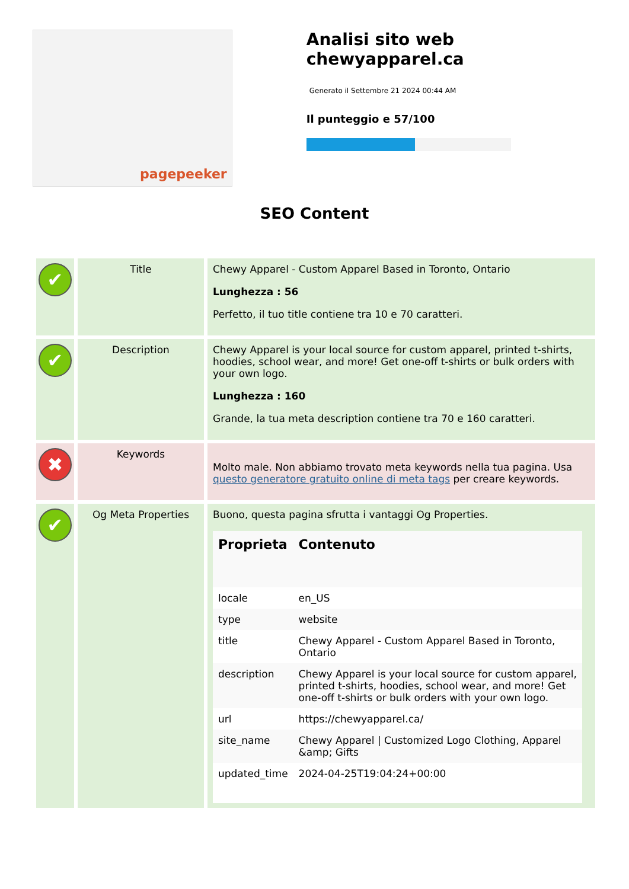pagepeeker
Analisi sito web chewyapparel.ca
Generato il Settembre 21 2024 00:44 AM
Il punteggio e 57/100
SEO Content
| ✔ | Title | Chewy Apparel - Custom Apparel Based in Toronto, Ontario Lunghezza : 56 Perfetto, il tuo title contiene tra 10 e 70 caratteri. |
| ✔ | Description | Chewy Apparel is your local source for custom apparel, printed t-shirts, hoodies, school wear, and more! Get one-off t-shirts or bulk orders with your own logo. Lunghezza : 160 Grande, la tua meta description contiene tra 70 e 160 caratteri. |
| ✖ | Keywords | Molto male. Non abbiamo trovato meta keywords nella tua pagina. Usa questo generatore gratuito online di meta tags per creare keywords. |
| ✔ | Og Meta Properties | Buono, questa pagina sfrutta i vantaggi Og Properties. / Proprieta / Contenuto / / --- / --- / / locale / en_US / / type / website / / title / Chewy Apparel - Custom Apparel Based in Toronto, Ontario / / description / Chewy Apparel is your local source for custom apparel, printed t-shirts, hoodies, school wear, and more! Get one-off t-shirts or bulk orders with your own logo. / / url / https://chewyapparel.ca/ / / site_name / Chewy Apparel / Customized Logo Clothing, Apparel &amp; Gifts / / updated_time / 2024-04-25T19:04:24+00:00 / |